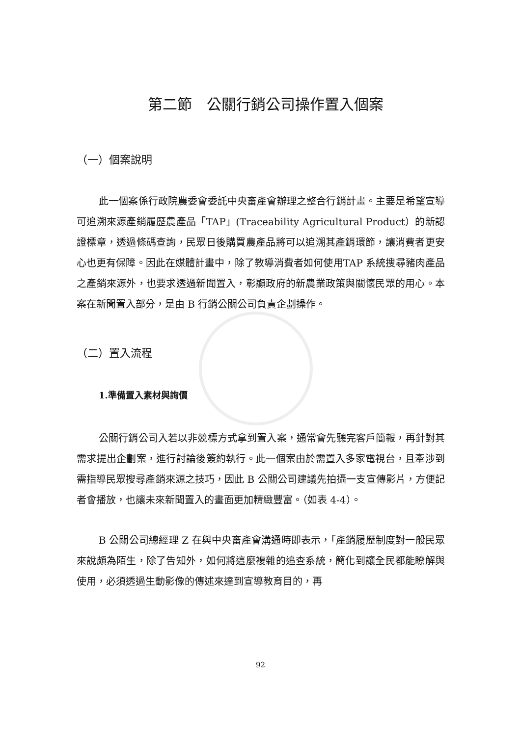第二節　公關行銷公司操作置入個案
（一）個案說明
此一個案係行政院農委會委託中央畜產會辦理之整合行銷計畫。主要是希望宣導可追溯來源產銷履歷農產品「TAP」(Traceability Agricultural Product）的新認證標章，透過條碼查詢，民眾日後購買農產品將可以追溯其產銷環節，讓消費者更安心也更有保障。因此在媒體計畫中，除了教導消費者如何使用TAP 系統搜尋豬肉產品之產銷來源外，也要求透過新聞置入，彰顯政府的新農業政策與關懷民眾的用心。本案在新聞置入部分，是由 B 行銷公關公司負責企劃操作。
（二）置入流程
1.準備置入素材與詢價
公關行銷公司入若以非競標方式拿到置入案，通常會先聽完客戶簡報，再針對其需求提出企劃案，進行討論後簽約執行。此一個案由於需置入多家電視台，且牽涉到需指導民眾搜尋產銷來源之技巧，因此 B 公關公司建議先拍攝一支宣傳影片，方便記者會播放，也讓未來新聞置入的畫面更加精緻豐富。（如表 4-4）。
B 公關公司總經理 Z 在與中央畜產會溝通時即表示，「產銷履歷制度對一般民眾來說頗為陌生，除了告知外，如何將這麼複雜的追查系統，簡化到讓全民都能瞭解與使用，必須透過生動影像的傳述來達到宣導教育目的，再
92